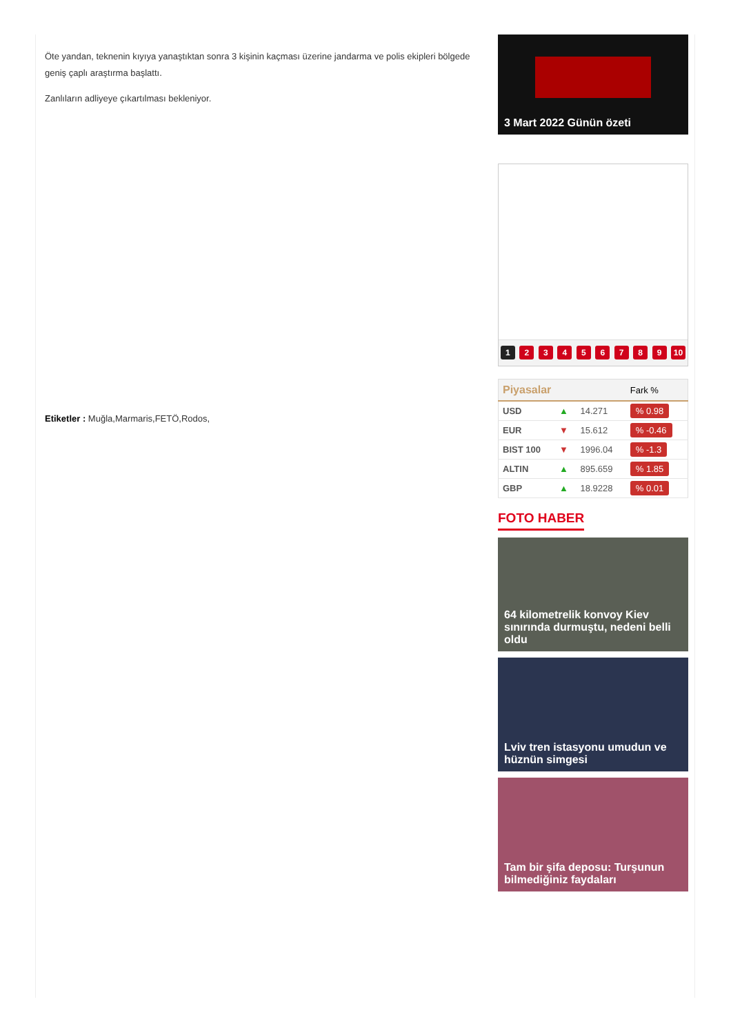Öte yandan, teknenin kıyıya yanaştıktan sonra 3 kişinin kaçması üzerine jandarma ve polis ekipleri bölgede geniş çaplı araştırma başlattı.
Zanlıların adliyeye çıkartılması bekleniyor.
Etiketler : Muğla,Marmaris,FETÖ,Rodos,
3 Mart 2022 Günün özeti
1 2 3 4 5 6 7 8 9 10
| Piyasalar | | | Fark % |
| --- | --- | --- | --- |
| USD | ▲ | 14.271 | % 0.98 |
| EUR | ▼ | 15.612 | % -0.46 |
| BIST 100 | ▼ | 1996.04 | % -1.3 |
| ALTIN | ▲ | 895.659 | % 1.85 |
| GBP | ▲ | 18.9228 | % 0.01 |
FOTO HABER
64 kilometrelik konvoy Kiev sınırında durmuştu, nedeni belli oldu
Lviv tren istasyonu umudun ve hüznün simgesi
Tam bir şifa deposu: Turşunun bilmediğiniz faydaları